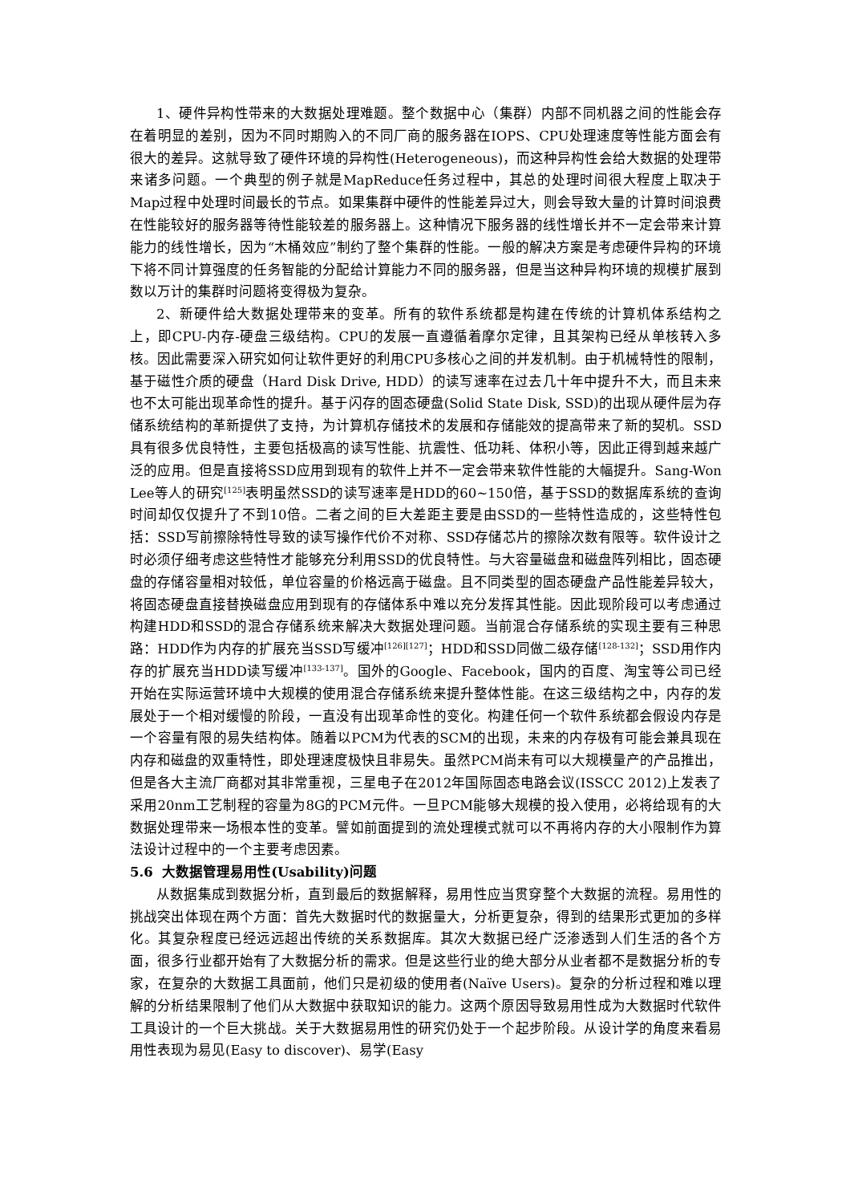1、硬件异构性带来的大数据处理难题。整个数据中心（集群）内部不同机器之间的性能会存在着明显的差别，因为不同时期购入的不同厂商的服务器在IOPS、CPU处理速度等性能方面会有很大的差异。这就导致了硬件环境的异构性(Heterogeneous)，而这种异构性会给大数据的处理带来诸多问题。一个典型的例子就是MapReduce任务过程中，其总的处理时间很大程度上取决于Map过程中处理时间最长的节点。如果集群中硬件的性能差异过大，则会导致大量的计算时间浪费在性能较好的服务器等待性能较差的服务器上。这种情况下服务器的线性增长并不一定会带来计算能力的线性增长，因为“木桶效应”制约了整个集群的性能。一般的解决方案是考虑硬件异构的环境下将不同计算强度的任务智能的分配给计算能力不同的服务器，但是当这种异构环境的规模扩展到数以万计的集群时问题将变得极为复杂。
2、新硬件给大数据处理带来的变革。所有的软件系统都是构建在传统的计算机体系结构之上，即CPU-内存-硬盘三级结构。CPU的发展一直遵循着摩尔定律，且其架构已经从单核转入多核。因此需要深入研究如何让软件更好的利用CPU多核心之间的并发机制。由于机械特性的限制，基于磁性介质的硬盘（Hard Disk Drive, HDD）的读写速率在过去几十年中提升不大，而且未来也不太可能出现革命性的提升。基于闪存的固态硬盘(Solid State Disk, SSD)的出现从硬件层为存储系统结构的革新提供了支持，为计算机存储技术的发展和存储能效的提高带来了新的契机。SSD具有很多优良特性，主要包括极高的读写性能、抗震性、低功耗、体积小等，因此正得到越来越广泛的应用。但是直接将SSD应用到现有的软件上并不一定会带来软件性能的大幅提升。Sang-Won Lee等人的研究<sup>[125]</sup>表明虽然SSD的读写速率是HDD的60~150倍，基于SSD的数据库系统的查询时间却仅仅提升了不到10倍。二者之间的巨大差距主要是由SSD的一些特性造成的，这些特性包括：SSD写前擦除特性导致的读写操作代价不对称、SSD存储芯片的擦除次数有限等。软件设计之时必须仔细考虑这些特性才能够充分利用SSD的优良特性。与大容量磁盘和磁盘阵列相比，固态硬盘的存储容量相对较低，单位容量的价格远高于磁盘。且不同类型的固态硬盘产品性能差异较大，将固态硬盘直接替换磁盘应用到现有的存储体系中难以充分发挥其性能。因此现阶段可以考虑通过构建HDD和SSD的混合存储系统来解决大数据处理问题。当前混合存储系统的实现主要有三种思路：HDD作为内存的扩展充当SSD写缓冲<sup>[126][127]</sup>；HDD和SSD同做二级存储<sup>[128-132]</sup>；SSD用作内存的扩展充当HDD读写缓冲<sup>[133-137]</sup>。国外的Google、Facebook，国内的百度、淘宝等公司已经开始在实际运营环境中大规模的使用混合存储系统来提升整体性能。在这三级结构之中，内存的发展处于一个相对缓慢的阶段，一直没有出现革命性的变化。构建任何一个软件系统都会假设内存是一个容量有限的易失结构体。随着以PCM为代表的SCM的出现，未来的内存极有可能会兼具现在内存和磁盘的双重特性，即处理速度极快且非易失。虽然PCM尚未有可以大规模量产的产品推出，但是各大主流厂商都对其非常重视，三星电子在2012年国际固态电路会议(ISSCC 2012)上发表了采用20nm工艺制程的容量为8G的PCM元件。一旦PCM能够大规模的投入使用，必将给现有的大数据处理带来一场根本性的变革。譬如前面提到的流处理模式就可以不再将内存的大小限制作为算法设计过程中的一个主要考虑因素。
5.6 大数据管理易用性(Usability)问题
从数据集成到数据分析，直到最后的数据解释，易用性应当贯穿整个大数据的流程。易用性的挑战突出体现在两个方面：首先大数据时代的数据量大，分析更复杂，得到的结果形式更加的多样化。其复杂程度已经远远超出传统的关系数据库。其次大数据已经广泛渗透到人们生活的各个方面，很多行业都开始有了大数据分析的需求。但是这些行业的绝大部分从业者都不是数据分析的专家，在复杂的大数据工具面前，他们只是初级的使用者(Naïve Users)。复杂的分析过程和难以理解的分析结果限制了他们从大数据中获取知识的能力。这两个原因导致易用性成为大数据时代软件工具设计的一个巨大挑战。关于大数据易用性的研究仍处于一个起步阶段。从设计学的角度来看易用性表现为易见(Easy to discover)、易学(Easy